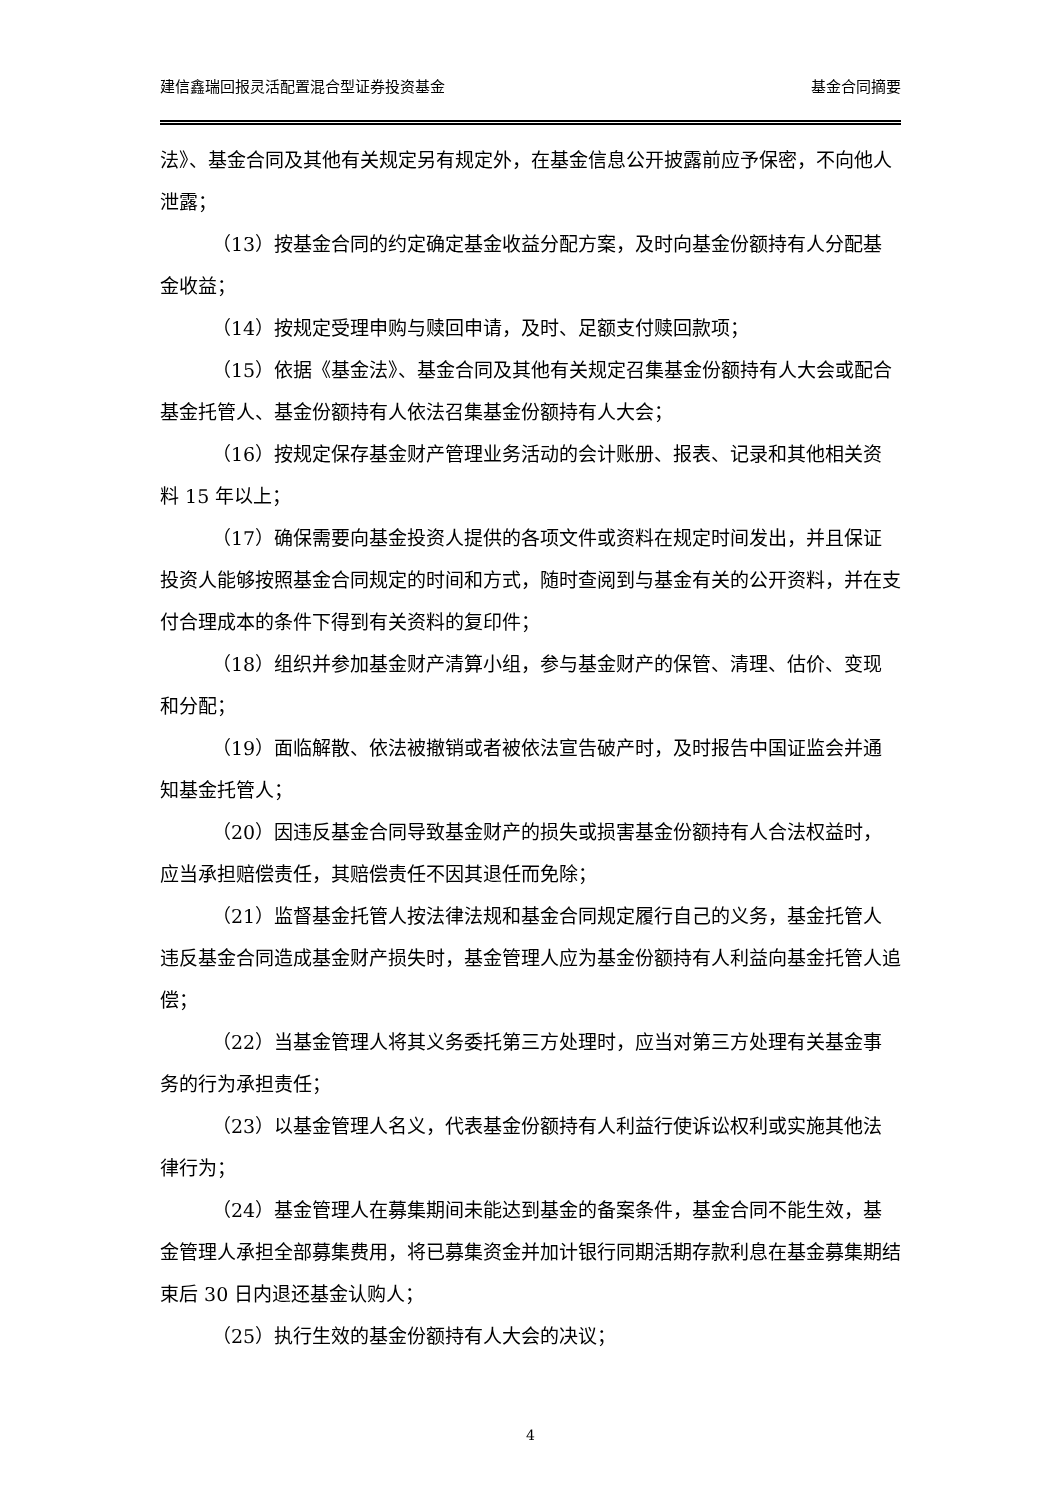建信鑫瑞回报灵活配置混合型证券投资基金 基金合同摘要
法》、基金合同及其他有关规定另有规定外，在基金信息公开披露前应予保密，不向他人泄露；
（13）按基金合同的约定确定基金收益分配方案，及时向基金份额持有人分配基金收益；
（14）按规定受理申购与赎回申请，及时、足额支付赎回款项；
（15）依据《基金法》、基金合同及其他有关规定召集基金份额持有人大会或配合基金托管人、基金份额持有人依法召集基金份额持有人大会；
（16）按规定保存基金财产管理业务活动的会计账册、报表、记录和其他相关资料 15 年以上；
（17）确保需要向基金投资人提供的各项文件或资料在规定时间发出，并且保证投资人能够按照基金合同规定的时间和方式，随时查阅到与基金有关的公开资料，并在支付合理成本的条件下得到有关资料的复印件；
（18）组织并参加基金财产清算小组，参与基金财产的保管、清理、估价、变现和分配；
（19）面临解散、依法被撤销或者被依法宣告破产时，及时报告中国证监会并通知基金托管人；
（20）因违反基金合同导致基金财产的损失或损害基金份额持有人合法权益时，应当承担赔偿责任，其赔偿责任不因其退任而免除；
（21）监督基金托管人按法律法规和基金合同规定履行自己的义务，基金托管人违反基金合同造成基金财产损失时，基金管理人应为基金份额持有人利益向基金托管人追偿；
（22）当基金管理人将其义务委托第三方处理时，应当对第三方处理有关基金事务的行为承担责任；
（23）以基金管理人名义，代表基金份额持有人利益行使诉讼权利或实施其他法律行为；
（24）基金管理人在募集期间未能达到基金的备案条件，基金合同不能生效，基金管理人承担全部募集费用，将已募集资金并加计银行同期活期存款利息在基金募集期结束后 30 日内退还基金认购人；
（25）执行生效的基金份额持有人大会的决议；
4